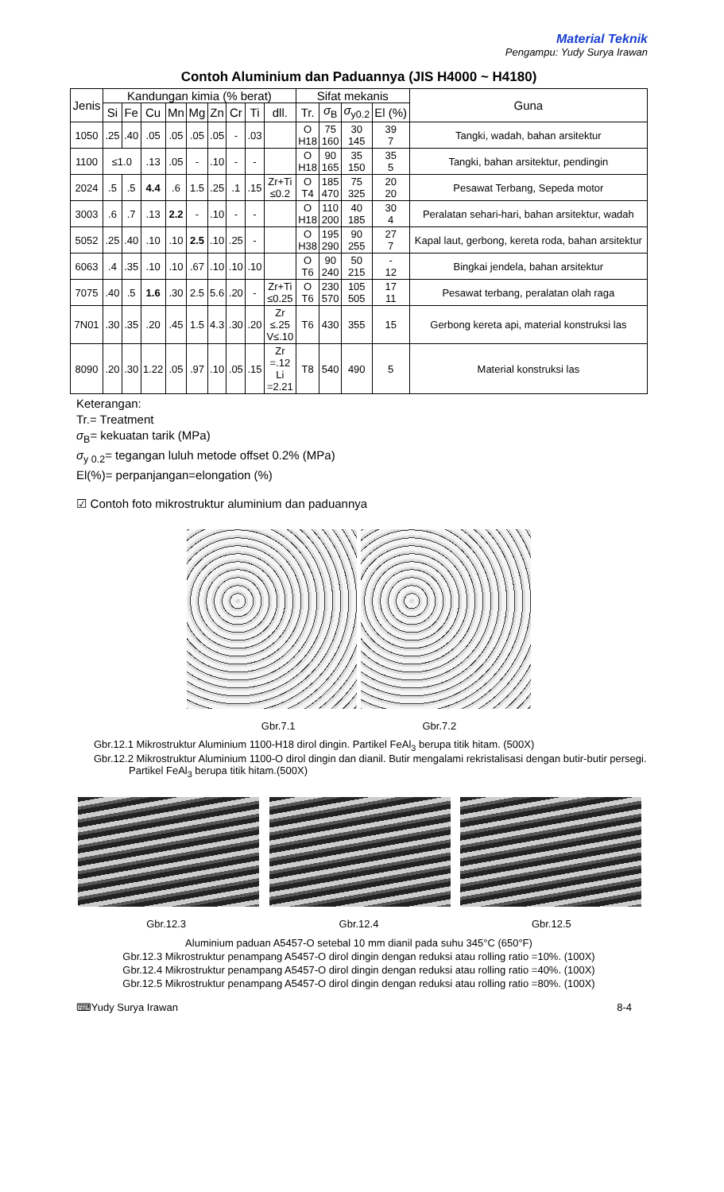Material Teknik
Pengampu: Yudy Surya Irawan
Contoh Aluminium dan Paduannya (JIS H4000 ~ H4180)
| Jenis | Kandungan kimia (% berat) | | | | | | | | | Sifat mekanis | | | | Guna |
| --- | --- | --- | --- | --- | --- | --- | --- | --- | --- | --- | --- | --- | --- | --- |
| | Si | Fe | Cu | Mn | Mg | Zn | Cr | Ti | dll. | Tr. | σ<sub>B</sub> | σ<sub>y0.2</sub> | El (%) | |
| 1050 | .25 | .40 | .05 | .05 | .05 | .05 | - | .03 | | O H18 | 75 160 | 30 145 | 39 7 | Tangki, wadah, bahan arsitektur |
| 1100 | ≤1.0 | | .13 | .05 | - | .10 | - | - | | O H18 | 90 165 | 35 150 | 35 5 | Tangki, bahan arsitektur, pendingin |
| 2024 | .5 | .5 | 4.4 | .6 | 1.5 | .25 | .1 | .15 | Zr+Ti ≤0.2 | O T4 | 185 470 | 75 325 | 20 20 | Pesawat Terbang, Sepeda motor |
| 3003 | .6 | .7 | .13 | 2.2 | - | .10 | - | - | | O H18 | 110 200 | 40 185 | 30 4 | Peralatan sehari-hari, bahan arsitektur, wadah |
| 5052 | .25 | .40 | .10 | .10 | 2.5 | .10 | .25 | - | | O H38 | 195 290 | 90 255 | 27 7 | Kapal laut, gerbong, kereta roda, bahan arsitektur |
| 6063 | .4 | .35 | .10 | .10 | .67 | .10 | .10 | .10 | | O T6 | 90 240 | 50 215 | - 12 | Bingkai jendela, bahan arsitektur |
| 7075 | .40 | .5 | 1.6 | .30 | 2.5 | 5.6 | .20 | - | Zr+Ti ≤0.25 | O T6 | 230 570 | 105 505 | 17 11 | Pesawat terbang, peralatan olah raga |
| 7N01 | .30 | .35 | .20 | .45 | 1.5 | 4.3 | .30 | .20 | Zr ≤.25 V≤.10 | T6 | 430 | 355 | 15 | Gerbong kereta api, material konstruksi las |
| 8090 | .20 | .30 | 1.22 | .05 | .97 | .10 | .05 | .15 | Zr =.12 Li =2.21 | T8 | 540 | 490 | 5 | Material konstruksi las |
Keterangan:
Tr.= Treatment
σ<sub>B</sub>= kekuatan tarik (MPa)
σ<sub>y 0.2</sub>= tegangan luluh metode offset 0.2% (MPa)
El(%)= perpanjangan=elongation (%)
☑ Contoh foto mikrostruktur aluminium dan paduannya
Gbr.7.1 Gbr.7.2
Gbr.12.1 Mikrostruktur Aluminium 1100-H18 dirol dingin. Partikel FeAl<sub>3</sub> berupa titik hitam. (500X)
Gbr.12.2 Mikrostruktur Aluminium 1100-O dirol dingin dan dianil. Butir mengalami rekristalisasi dengan butir-butir persegi.
Partikel FeAl<sub>3</sub> berupa titik hitam.(500X)
Gbr.12.3 Gbr.12.4 Gbr.12.5
Aluminium paduan A5457-O setebal 10 mm dianil pada suhu 345°C (650°F)
Gbr.12.3 Mikrostruktur penampang A5457-O dirol dingin dengan reduksi atau rolling ratio =10%. (100X)
Gbr.12.4 Mikrostruktur penampang A5457-O dirol dingin dengan reduksi atau rolling ratio =40%. (100X)
Gbr.12.5 Mikrostruktur penampang A5457-O dirol dingin dengan reduksi atau rolling ratio =80%. (100X)
⌨Yudy Surya Irawan 8-4